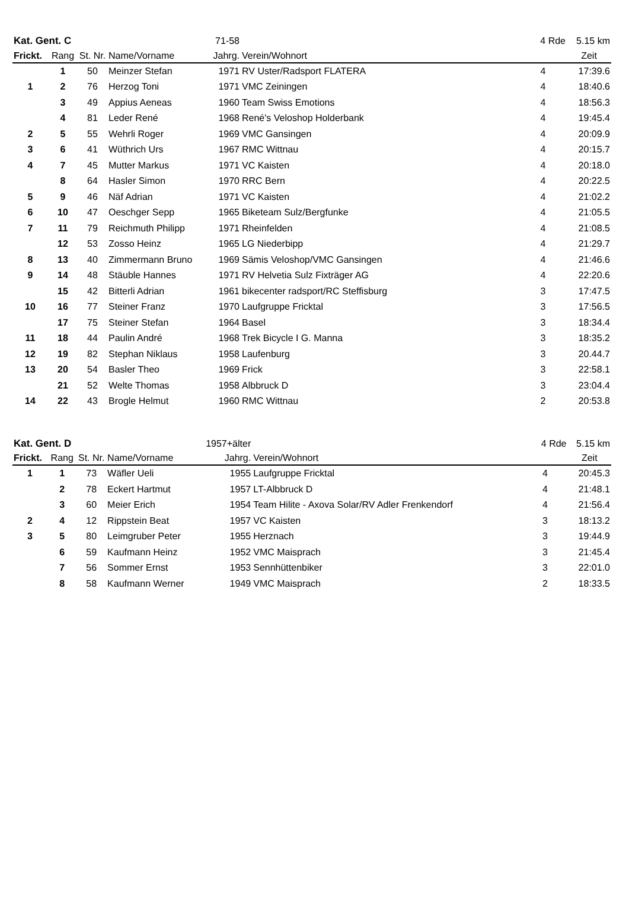| Kat. Gent. C | | | | 71-58 | | 4 Rde | 5.15 km |
| --- | --- | --- | --- | --- | --- | --- | --- |
| Frickt. | Rang | St. Nr. | Name/Vorname | Jahrg. | Verein/Wohnort | | Zeit |
| | 1 | 50 | Meinzer Stefan | 1971 | RV Uster/Radsport FLATERA | 4 | 17:39.6 |
| 1 | 2 | 76 | Herzog Toni | 1971 | VMC Zeiningen | 4 | 18:40.6 |
| | 3 | 49 | Appius Aeneas | 1960 | Team Swiss Emotions | 4 | 18:56.3 |
| | 4 | 81 | Leder René | 1968 | René's Veloshop Holderbank | 4 | 19:45.4 |
| 2 | 5 | 55 | Wehrli Roger | 1969 | VMC Gansingen | 4 | 20:09.9 |
| 3 | 6 | 41 | Wüthrich Urs | 1967 | RMC Wittnau | 4 | 20:15.7 |
| 4 | 7 | 45 | Mutter Markus | 1971 | VC Kaisten | 4 | 20:18.0 |
| | 8 | 64 | Hasler Simon | 1970 | RRC Bern | 4 | 20:22.5 |
| 5 | 9 | 46 | Näf Adrian | 1971 | VC Kaisten | 4 | 21:02.2 |
| 6 | 10 | 47 | Oeschger Sepp | 1965 | Biketeam Sulz/Bergfunke | 4 | 21:05.5 |
| 7 | 11 | 79 | Reichmuth Philipp | 1971 | Rheinfelden | 4 | 21:08.5 |
| | 12 | 53 | Zosso Heinz | 1965 | LG Niederbipp | 4 | 21:29.7 |
| 8 | 13 | 40 | Zimmermann Bruno | 1969 | Sämis Veloshop/VMC Gansingen | 4 | 21:46.6 |
| 9 | 14 | 48 | Stäuble Hannes | 1971 | RV Helvetia Sulz Fixträger AG | 4 | 22:20.6 |
| | 15 | 42 | Bitterli Adrian | 1961 | bikecenter radsport/RC Steffisburg | 3 | 17:47.5 |
| 10 | 16 | 77 | Steiner Franz | 1970 | Laufgruppe Fricktal | 3 | 17:56.5 |
| | 17 | 75 | Steiner Stefan | 1964 | Basel | 3 | 18:34.4 |
| 11 | 18 | 44 | Paulin André | 1968 | Trek Bicycle I G. Manna | 3 | 18:35.2 |
| 12 | 19 | 82 | Stephan Niklaus | 1958 | Laufenburg | 3 | 20.44.7 |
| 13 | 20 | 54 | Basler Theo | 1969 | Frick | 3 | 22:58.1 |
| | 21 | 52 | Welte Thomas | 1958 | Albbruck D | 3 | 23:04.4 |
| 14 | 22 | 43 | Brogle Helmut | 1960 | RMC Wittnau | 2 | 20:53.8 |
| Kat. Gent. D | | | | 1957+älter | | 4 Rde | 5.15 km |
| --- | --- | --- | --- | --- | --- | --- | --- |
| Frickt. | Rang | St. Nr. | Name/Vorname | Jahrg. | Verein/Wohnort | | Zeit |
| 1 | 1 | 73 | Wäfler Ueli | 1955 | Laufgruppe Fricktal | 4 | 20:45.3 |
| | 2 | 78 | Eckert Hartmut | 1957 | LT-Albbruck D | 4 | 21:48.1 |
| | 3 | 60 | Meier Erich | 1954 | Team Hilite - Axova Solar/RV Adler Frenkendorf | 4 | 21:56.4 |
| 2 | 4 | 12 | Rippstein Beat | 1957 | VC Kaisten | 3 | 18:13.2 |
| 3 | 5 | 80 | Leimgruber Peter | 1955 | Herznach | 3 | 19:44.9 |
| | 6 | 59 | Kaufmann Heinz | 1952 | VMC Maisprach | 3 | 21:45.4 |
| | 7 | 56 | Sommer Ernst | 1953 | Sennhüttenbiker | 3 | 22:01.0 |
| | 8 | 58 | Kaufmann Werner | 1949 | VMC Maisprach | 2 | 18:33.5 |